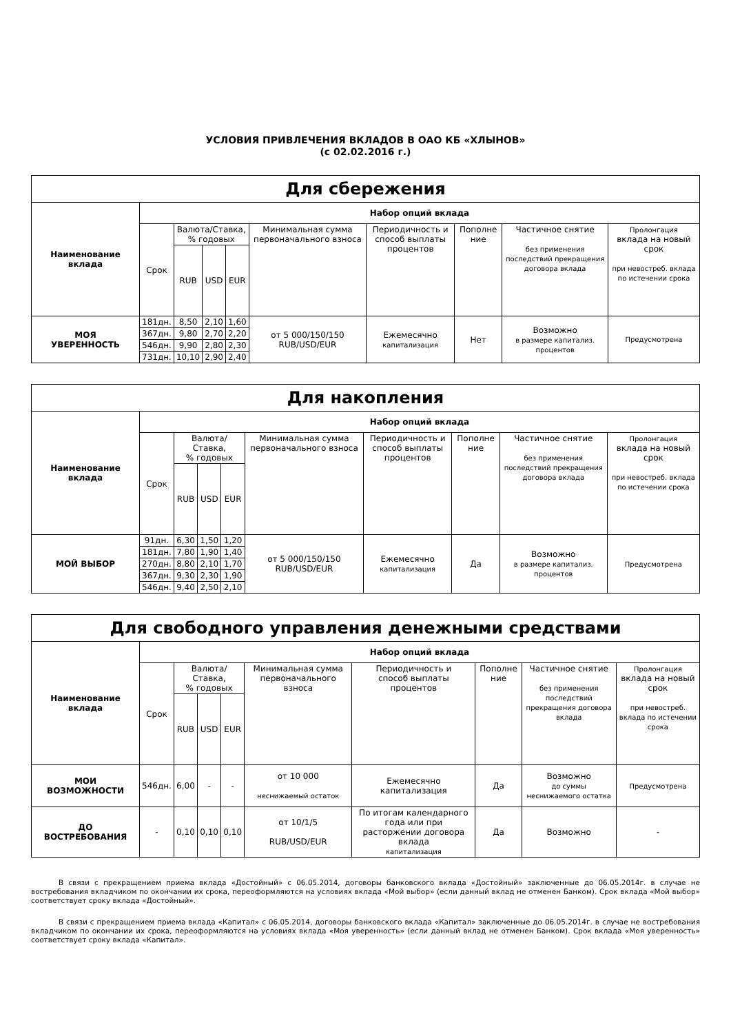УСЛОВИЯ ПРИВЛЕЧЕНИЯ ВКЛАДОВ В ОАО КБ «ХЛЫНОВ»
(с 02.02.2016 г.)
| Для сбережения | | | | | | | | | |
| --- | --- | --- | --- | --- | --- | --- | --- | --- | --- |
| Наименование вклада | Набор опций вклада | | | | | | | | |
| | Срок | Валюта/Ставка, % годовых | | | Минимальная сумма первоначального взноса | Периодичность и способ выплаты процентов | Пополне ние | Частичное снятие без применения последствий прекращения договора вклада | Пролонгация вклада на новый срок при невостреб. вклада по истечении срока |
| | | RUB | USD | EUR | | | | | |
| МОЯ УВЕРЕННОСТЬ | 181дн. | 8,50 | 2,10 | 1,60 | от 5 000/150/150 RUB/USD/EUR | Ежемесячно капитализация | Нет | Возможно в размере капитализ. процентов | Предусмотрена |
| | 367дн. | 9,80 | 2,70 | 2,20 | | | | | |
| | 546дн. | 9,90 | 2,80 | 2,30 | | | | | |
| | 731дн. | 10,10 | 2,90 | 2,40 | | | | | |
| Для накопления | | | | | | | | | |
| --- | --- | --- | --- | --- | --- | --- | --- | --- | --- |
| Наименование вклада | Набор опций вклада | | | | | | | | |
| | Срок | Валюта/Ставка, % годовых | | | Минимальная сумма первоначального взноса | Периодичность и способ выплаты процентов | Пополне ние | Частичное снятие без применения последствий прекращения договора вклада | Пролонгация вклада на новый срок при невостреб. вклада по истечении срока |
| | | RUB | USD | EUR | | | | | |
| МОЙ ВЫБОР | 91дн. | 6,30 | 1,50 | 1,20 | от 5 000/150/150 RUB/USD/EUR | Ежемесячно капитализация | Да | Возможно в размере капитализ. процентов | Предусмотрена |
| | 181дн. | 7,80 | 1,90 | 1,40 | | | | | |
| | 270дн. | 8,80 | 2,10 | 1,70 | | | | | |
| | 367дн. | 9,30 | 2,30 | 1,90 | | | | | |
| | 546дн. | 9,40 | 2,50 | 2,10 | | | | | |
| Для свободного управления денежными средствами | | | | | | | | | |
| --- | --- | --- | --- | --- | --- | --- | --- | --- | --- |
| Наименование вклада | Набор опций вклада | | | | | | | | |
| | Срок | Валюта/Ставка, % годовых | | | Минимальная сумма первоначального взноса | Периодичность и способ выплаты процентов | Пополне ние | Частичное снятие без применения последствий прекращения договора вклада | Пролонгация вклада на новый срок при невостреб. вклада по истечении срока |
| | | RUB | USD | EUR | | | | | |
| МОИ ВОЗМОЖНОСТИ | 546дн. | 6,00 | - | - | от 10 000 неснижаемый остаток | Ежемесячно капитализация | Да | Возможно до суммы неснижаемого остатка | Предусмотрена |
| ДО ВОСТРЕБОВАНИЯ | - | 0,10 | 0,10 | 0,10 | от 10/1/5 RUB/USD/EUR | По итогам календарного года или при расторжении договора вклада капитализация | Да | Возможно | - |
В связи с прекращением приема вклада «Достойный» с 06.05.2014, договоры банковского вклада «Достойный» заключенные до 06.05.2014г. в случае не востребования вкладчиком по окончании их срока, переоформляются на условиях вклада «Мой выбор» (если данный вклад не отменен Банком). Срок вклада «Мой выбор» соответствует сроку вклада «Достойный».
В связи с прекращением приема вклада «Капитал» с 06.05.2014, договоры банковского вклада «Капитал» заключенные до 06.05.2014г. в случае не востребования вкладчиком по окончании их срока, переоформляются на условиях вклада «Моя уверенность» (если данный вклад не отменен Банком). Срок вклада «Моя уверенность» соответствует сроку вклада «Капитал».